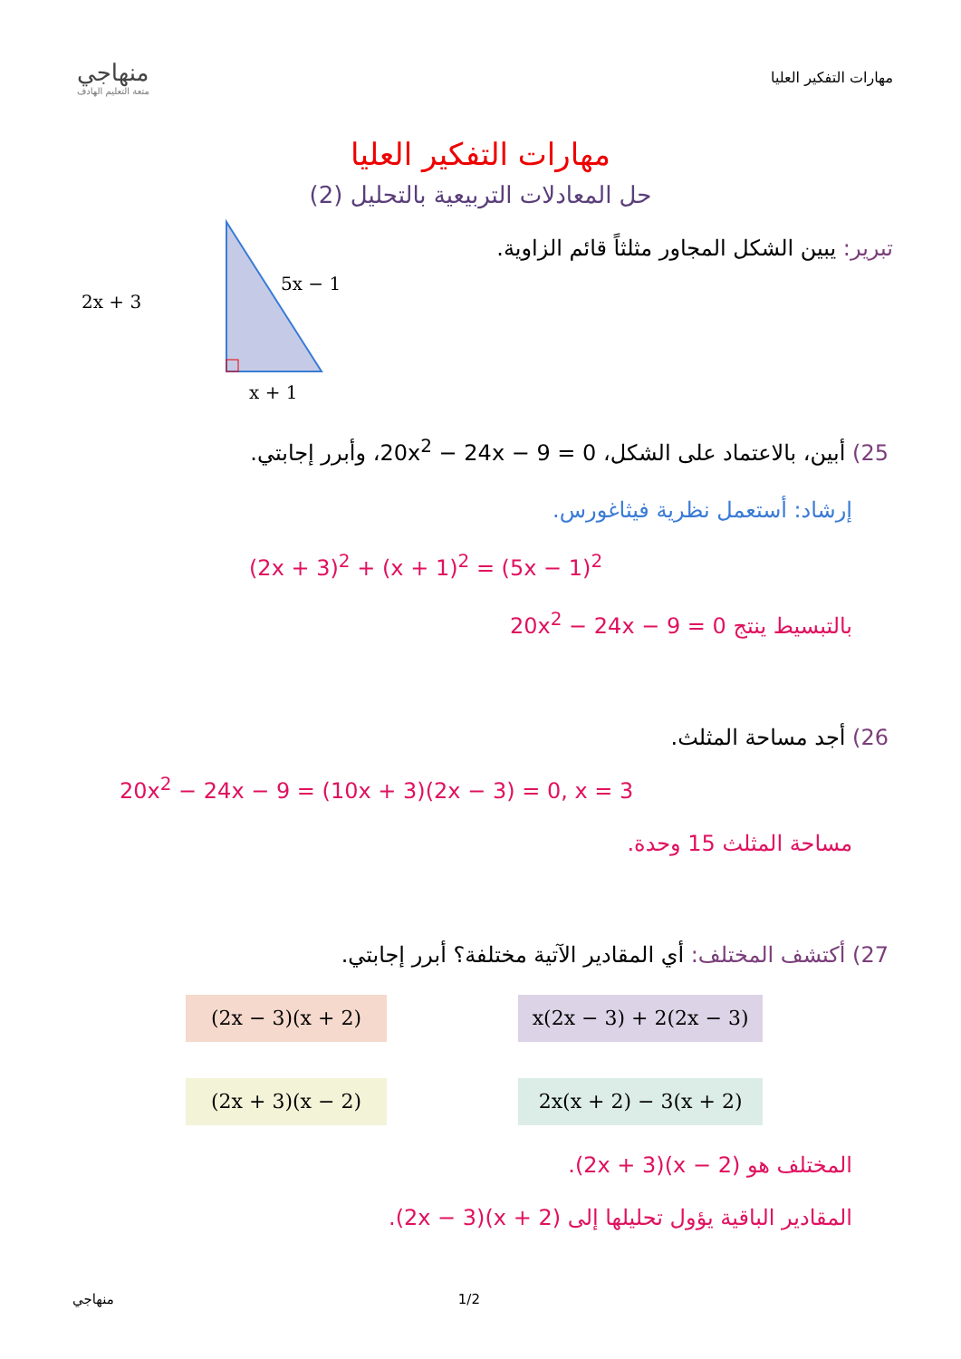منهاجي
متعة التعليم الهادف
مهارات التفكير العليا
مهارات التفكير العليا
حل المعادلات التربيعية بالتحليل (2)
تبرير: يبين الشكل المجاور مثلثاً قائم الزاوية.
2x + 3
5x − 1
x + 1
25) أبين، بالاعتماد على الشكل، 20x<sup>2</sup> − 24x − 9 = 0، وأبرر إجابتي.
إرشاد: أستعمل نظرية فيثاغورس.
(2x + 3)<sup>2</sup> + (x + 1)<sup>2</sup> = (5x − 1)<sup>2</sup>
بالتبسيط ينتج 20x<sup>2</sup> − 24x − 9 = 0
26) أجد مساحة المثلث.
20x<sup>2</sup> − 24x − 9 = (10x + 3)(2x − 3) = 0, x = 3
مساحة المثلث 15 وحدة.
27) أكتشف المختلف: أي المقادير الآتية مختلفة؟ أبرر إجابتي.
(2x − 3)(x + 2) x(2x − 3) + 2(2x − 3)
(2x + 3)(x − 2) 2x(x + 2) − 3(x + 2)
المختلف هو (2x + 3)(x − 2).
المقادير الباقية يؤول تحليلها إلى (2x − 3)(x + 2).
منهاجي 1/2